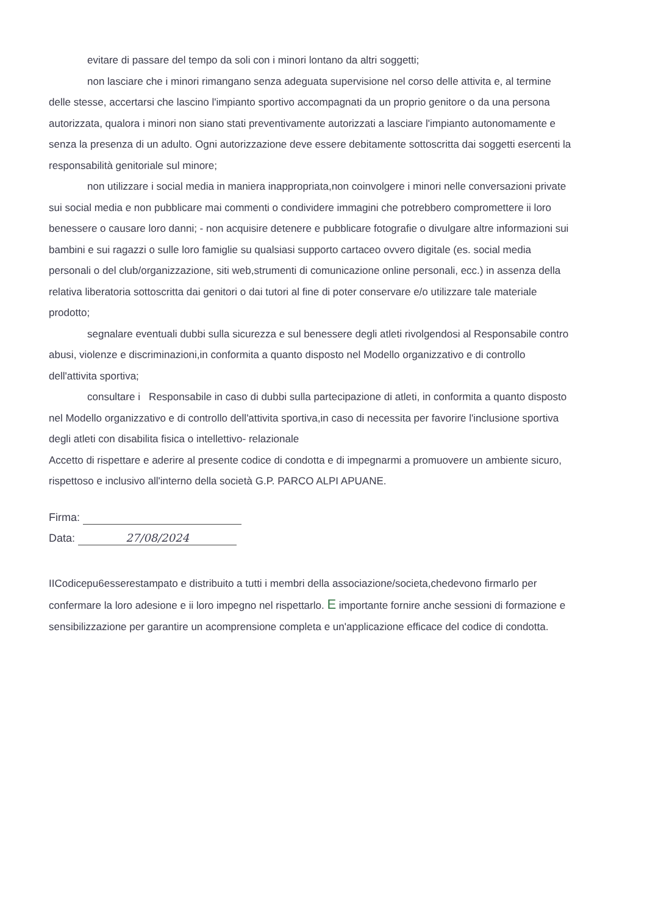evitare di passare del tempo da soli con i minori lontano da altri soggetti;
non lasciare che i minori rimangano senza adeguata supervisione nel corso delle attivita e, al termine delle stesse, accertarsi che lascino l'impianto sportivo accompagnati da un proprio genitore o da una persona autorizzata, qualora i minori non siano stati preventivamente autorizzati a lasciare l'impianto autonomamente e senza la presenza di un adulto. Ogni autorizzazione deve essere debitamente sottoscritta dai soggetti esercenti la responsabilità genitoriale sul minore;
non utilizzare i social media in maniera inappropriata,non coinvolgere i minori nelle conversazioni private sui social media e non pubblicare mai commenti o condividere immagini che potrebbero compromettere ii loro benessere o causare loro danni; - non acquisire detenere e pubblicare fotografie o divulgare altre informazioni sui bambini e sui ragazzi o sulle loro famiglie su qualsiasi supporto cartaceo ovvero digitale (es. social media personali o del club/organizzazione, siti web,strumenti di comunicazione online personali, ecc.) in assenza della relativa liberatoria sottoscritta dai genitori o dai tutori al fine di poter conservare e/o utilizzare tale materiale prodotto;
segnalare eventuali dubbi sulla sicurezza e sul benessere degli atleti rivolgendosi al Responsabile contro abusi, violenze e discriminazioni,in conformita a quanto disposto nel Modello organizzativo e di controllo dell'attivita sportiva;
consultare i Responsabile in caso di dubbi sulla partecipazione di atleti, in conformita a quanto disposto nel Modello organizzativo e di controllo dell'attivita sportiva,in caso di necessita per favorire l'inclusione sportiva degli atleti con disabilita fisica o intellettivo- relazionale
Accetto di rispettare e aderire al presente codice di condotta e di impegnarmi a promuovere un ambiente sicuro, rispettoso e inclusivo all'interno della società G.P. PARCO ALPI APUANE.
Firma:
Data: 27/08/2024
IICodicepu6esserestampato e distribuito a tutti i membri della associazione/societa,chedevono firmarlo per confermare la loro adesione e ii loro impegno nel rispettarlo. E importante fornire anche sessioni di formazione e sensibilizzazione per garantire un acomprensione completa e un'applicazione efficace del codice di condotta.